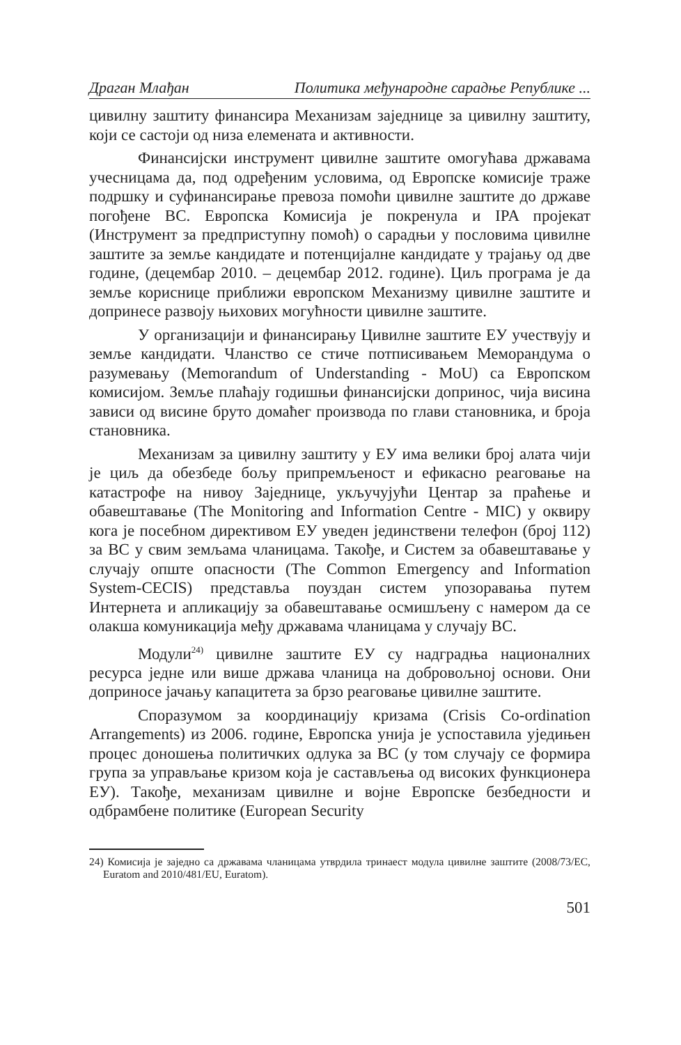Драган Млађан Политика међународне сарадње Републике ...
цивилну заштиту финансира Механизам заједнице за цивилну заштиту, који се састоји од низа елемената и активности.
Финансијски инструмент цивилне заштите омогућава државама учесницама да, под одређеним условима, од Европске комисије траже подршку и суфинансирање превоза помоћи цивилне заштите до државе погођене ВС. Европска Комисија је покренула и IPA пројекат (Инструмент за предприступну помоћ) о сарадњи у пословима цивилне заштите за земље кандидате и потенцијалне кандидате у трајању од две године, (децембар 2010. – децембар 2012. године). Циљ програма је да земље кориснице приближи европском Механизму цивилне заштите и допринесе развоју њихових могућности цивилне заштите.
У организацији и финансирању Цивилне заштите ЕУ учествују и земље кандидати. Чланство се стиче потписивањем Меморандума о разумевању (Memorandum of Understanding - MoU) са Европском комисијом. Земље плаћају годишњи финансијски допринос, чија висина зависи од висине бруто домаћег производа по глави становника, и броја становника.
Механизам за цивилну заштиту у ЕУ има велики број алата чији је циљ да обезбеде бољу припремљеност и ефикасно реаговање на катастрофе на нивоу Заједнице, укључујући Центар за праћење и обавештавање (The Monitoring and Information Centre - MIC) у оквиру кога је посебном директивом ЕУ уведен јединствени телефон (број 112) за ВС у свим земљама чланицама. Такође, и Систем за обавештавање у случају опште опасности (The Common Emergency and Information System-CECIS) представља поуздан систем упозоравања путем Интернета и апликацију за обавештавање осмишљену с намером да се олакша комуникација међу државама чланицама у случају ВС.
Модули<sup>24)</sup> цивилне заштите ЕУ су надградња националних ресурса једне или више држава чланица на добровољној основи. Они доприносе јачању капацитета за брзо реаговање цивилне заштите.
Споразумом за координацију кризама (Crisis Co-ordination Arrangements) из 2006. године, Европска унија је успоставила уједињен процес доношења политичких одлука за ВС (у том случају се формира група за управљање кризом која је састављења од високих функционера ЕУ). Такође, механизам цивилне и војне Европске безбедности и одбрамбене политике (European Security
24) Комисија је заједно са државама чланицама утврдила тринаест модула цивилне заштите (2008/73/EC, Euratom and 2010/481/EU, Euratom).
501